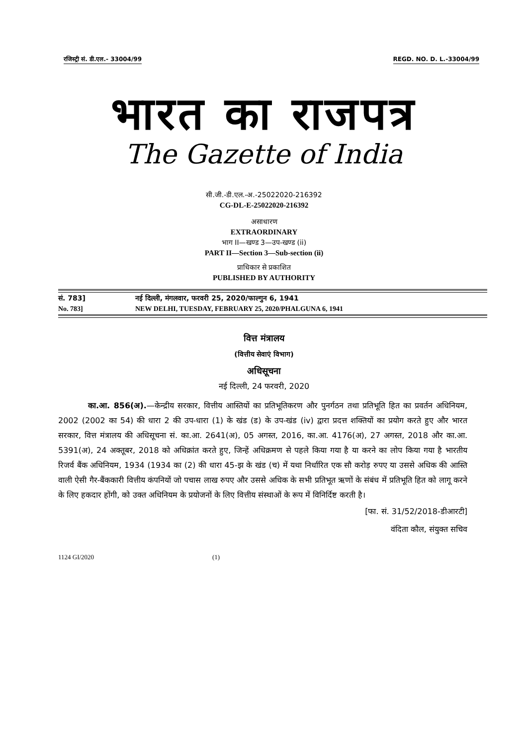रजिस्ट्री सं. डी.एल.- 33004/99 REGD. NO. D. L.-33004/99
भारत का राजपत्र
The Gazette of India
सी.जी.-डी.एल.-अ.-25022020-216392
CG-DL-E-25022020-216392
असाधारण
EXTRAORDINARY
भाग II—खण्ड 3—उप-खण्ड (ii)
PART II—Section 3—Sub-section (ii)
प्राधिकार से प्रकाशित
PUBLISHED BY AUTHORITY
सं. 783] नई दिल्ली, मंगलवार, फरवरी 25, 2020/फाल्गुन 6, 1941
No. 783] NEW DELHI, TUESDAY, FEBRUARY 25, 2020/PHALGUNA 6, 1941
वित्त मंत्रालय
(वित्तीय सेवाएं विभाग)
अधिसूचना
नई दिल्ली, 24 फरवरी, 2020
का.आ. 856(अ).—केन्द्रीय सरकार, वित्तीय आस्तियों का प्रतिभूतिकरण और पुनर्गठन तथा प्रतिभूति हित का प्रवर्तन अधिनियम, 2002 (2002 का 54) की धारा 2 की उप-धारा (1) के खंड (ड) के उप-खंड (iv) द्वारा प्रदत्त शक्तियों का प्रयोग करते हुए और भारत सरकार, वित्त मंत्रालय की अधिसूचना सं. का.आ. 2641(अ), 05 अगस्त, 2016, का.आ. 4176(अ), 27 अगस्त, 2018 और का.आ. 5391(अ), 24 अक्तूबर, 2018 को अधिक्रांत करते हुए, जिन्हें अधिक्रमण से पहले किया गया है या करने का लोप किया गया है भारतीय रिजर्व बैंक अधिनियम, 1934 (1934 का (2) की धारा 45-झ के खंड (च) में यथा निर्धारित एक सौ करोड़ रुपए या उससे अधिक की आस्ति वाली ऐसी गैर-बैंककारी वित्तीय कंपनियों जो पचास लाख रुपए और उससे अधिक के सभी प्रतिभूत ऋणों के संबंध में प्रतिभूति हित को लागू करने के लिए हकदार होंगी, को उक्त अधिनियम के प्रयोजनों के लिए वित्तीय संस्थाओं के रूप में विनिर्दिष्ट करती है।
[फा. सं. 31/52/2018-डीआरटी]
वंदिता कौल, संयुक्त सचिव
1124 GI/2020 (1)